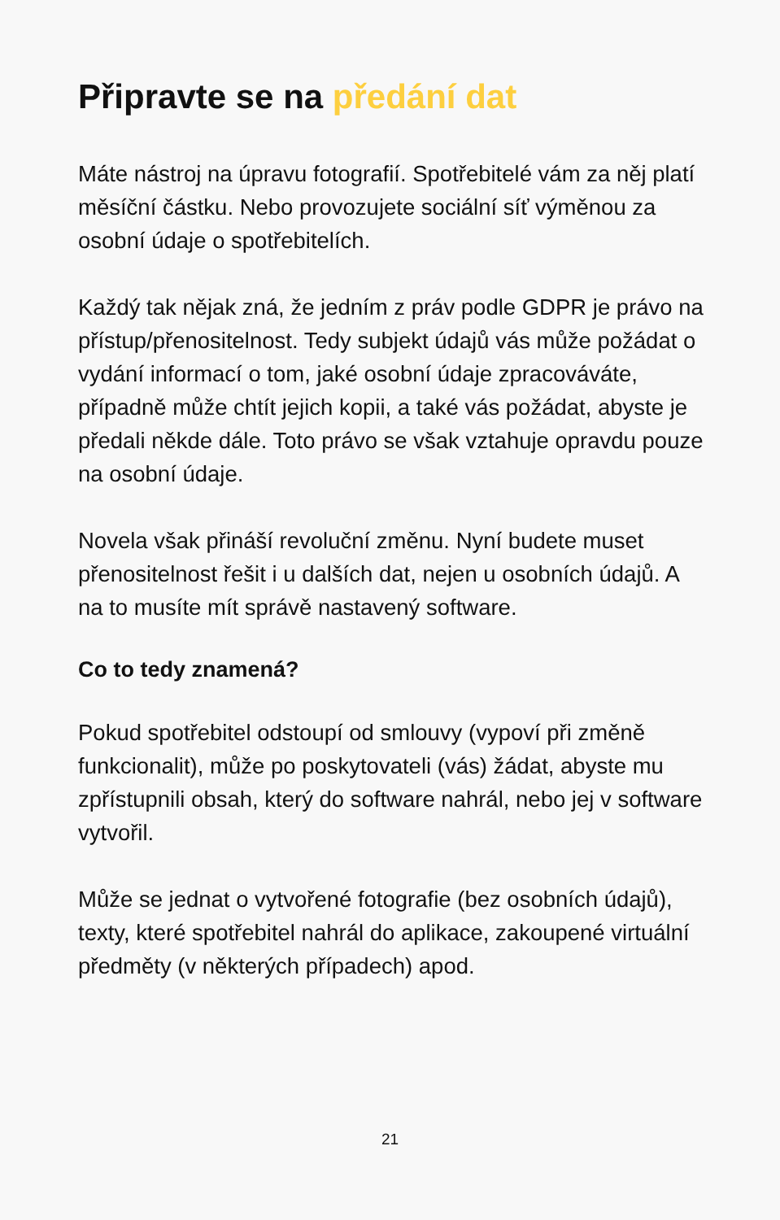Připravte se na předání dat
Máte nástroj na úpravu fotografií. Spotřebitelé vám za něj platí měsíční částku. Nebo provozujete sociální síť výměnou za osobní údaje o spotřebitelích.
Každý tak nějak zná, že jedním z práv podle GDPR je právo na přístup/přenositelnost. Tedy subjekt údajů vás může požádat o vydání informací o tom, jaké osobní údaje zpracováváte, případně může chtít jejich kopii, a také vás požádat, abyste je předali někde dále. Toto právo se však vztahuje opravdu pouze na osobní údaje.
Novela však přináší revoluční změnu. Nyní budete muset přenositelnost řešit i u dalších dat, nejen u osobních údajů. A na to musíte mít správě nastavený software.
Co to tedy znamená?
Pokud spotřebitel odstoupí od smlouvy (vypoví při změně funkcionalit), může po poskytovateli (vás) žádat, abyste mu zpřístupnili obsah, který do software nahrál, nebo jej v software vytvořil.
Může se jednat o vytvořené fotografie (bez osobních údajů), texty, které spotřebitel nahrál do aplikace, zakoupené virtuální předměty (v některých případech) apod.
21